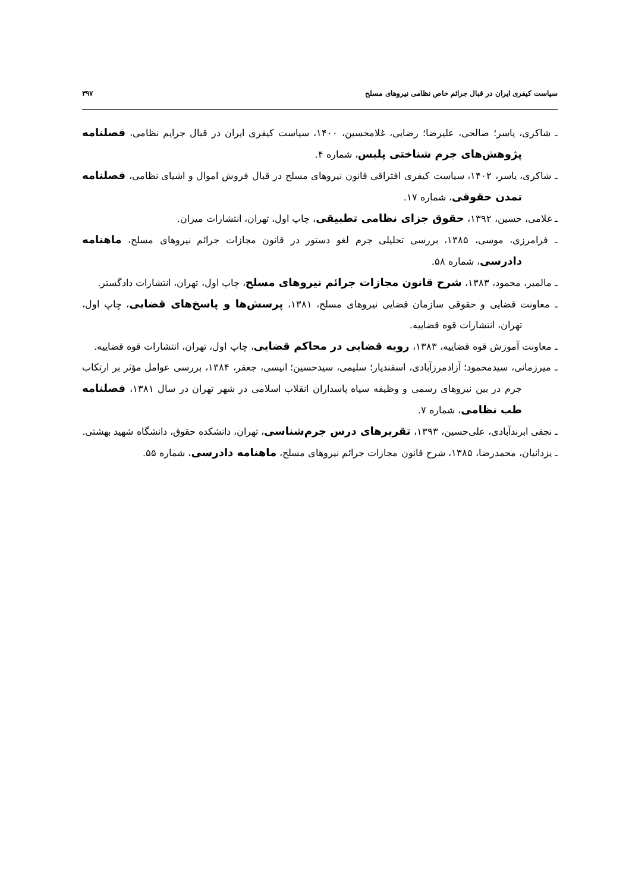سیاست کیفری ایران در قبال جرائم خاص نظامی نیروهای مسلح ۳۹۷
ـ شاکری، یاسر؛ صالحی، علیرضا؛ رضایی، غلامحسین، ۱۴۰۰، سیاست کیفری ایران در قبال جرایم نظامی، فصلنامه پژوهش‌های جرم شناختی پلیس، شماره ۴.
ـ شاکری، یاسر، ۱۴۰۲، سیاست کیفری افتراقی قانون نیروهای مسلح در قبال فروش اموال و اشیای نظامی، فصلنامه تمدن حقوقی، شماره ۱۷.
ـ غلامی، حسین، ۱۳۹۲، حقوق جزای نظامی تطبیقی، چاپ اول، تهران، انتشارات میزان.
ـ فرامرزی، موسی، ۱۳۸۵، بررسی تحلیلی جرم لغو دستور در قانون مجازات جرائم نیروهای مسلح، ماهنامه دادرسی، شماره ۵۸.
ـ مالمیر، محمود، ۱۳۸۳، شرح قانون مجازات جرائم نیروهای مسلح، چاپ اول، تهران، انتشارات دادگستر.
ـ معاونت قضایی و حقوقی سازمان قضایی نیروهای مسلح، ۱۳۸۱، پرسش‌ها و پاسخ‌های قضایی، چاپ اول، تهران، انتشارات قوه قضاییه.
ـ معاونت آموزش قوه قضاییه، ۱۳۸۳، رویه قضایی در محاکم قضایی، چاپ اول، تهران، انتشارات قوه قضاییه.
ـ میرزمانی، سیدمحمود؛ آزادمرزآبادی، اسفندیار؛ سلیمی، سیدحسین؛ انیسی، جعفر، ۱۳۸۴، بررسی عوامل مؤثر بر ارتکاب جرم در بین نیروهای رسمی و وظیفه سپاه پاسداران انقلاب اسلامی در شهر تهران در سال ۱۳۸۱، فصلنامه طب نظامی، شماره ۷.
ـ نجفی ابرندآبادی، علی‌حسین، ۱۳۹۳، تقریرهای درس جرم‌شناسی، تهران، دانشکده حقوق، دانشگاه شهید بهشتی.
ـ یزدانیان، محمدرضا، ۱۳۸۵، شرح قانون مجازات جرائم نیروهای مسلح، ماهنامه دادرسی، شماره ۵۵.